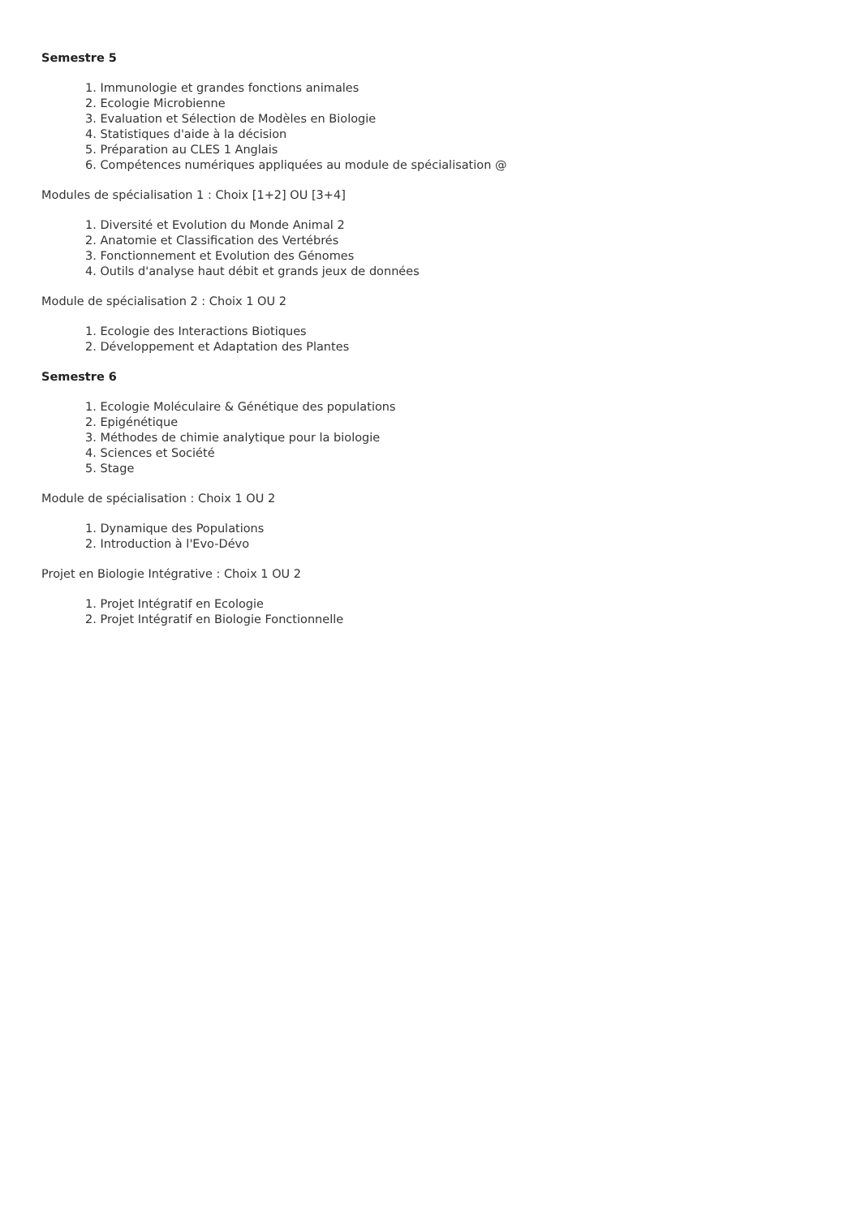Semestre 5
1. Immunologie et grandes fonctions animales
2. Ecologie Microbienne
3. Evaluation et Sélection de Modèles en Biologie
4. Statistiques d'aide à la décision
5. Préparation au CLES 1 Anglais
6. Compétences numériques appliquées au module de spécialisation @
Modules de spécialisation 1 : Choix [1+2] OU [3+4]
1. Diversité et Evolution du Monde Animal 2
2. Anatomie et Classification des Vertébrés
3. Fonctionnement et Evolution des Génomes
4. Outils d'analyse haut débit et grands jeux de données
Module de spécialisation 2 : Choix 1 OU 2
1. Ecologie des Interactions Biotiques
2. Développement et Adaptation des Plantes
Semestre 6
1. Ecologie Moléculaire & Génétique des populations
2. Epigénétique
3. Méthodes de chimie analytique pour la biologie
4. Sciences et Société
5. Stage
Module de spécialisation : Choix 1 OU 2
1. Dynamique des Populations
2. Introduction à l'Evo-Dévo
Projet en Biologie Intégrative : Choix 1 OU 2
1. Projet Intégratif en Ecologie
2. Projet Intégratif en Biologie Fonctionnelle